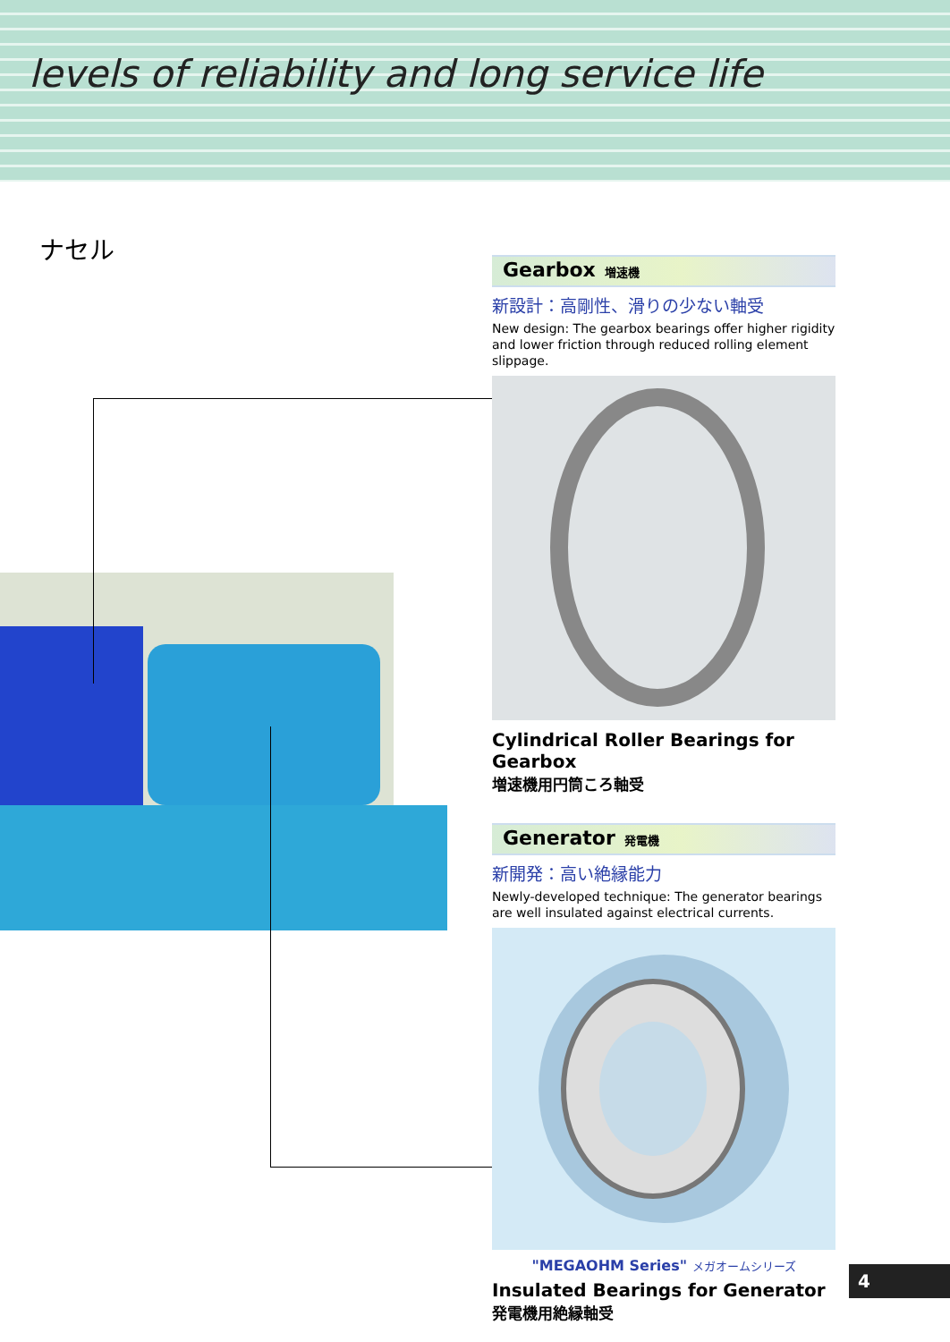levels of reliability and long service life
ナセル
Gearbox 増速機
新設計：高剛性、滑りの少ない軸受
New design: The gearbox bearings offer higher rigidity and lower friction through reduced rolling element slippage.
Cylindrical Roller Bearings for Gearbox
増速機用円筒ころ軸受
Generator 発電機
新開発：高い絶縁能力
Newly-developed technique: The generator bearings are well insulated against electrical currents.
"MEGAOHM Series" メガオームシリーズ
Insulated Bearings for Generator
発電機用絶縁軸受
4